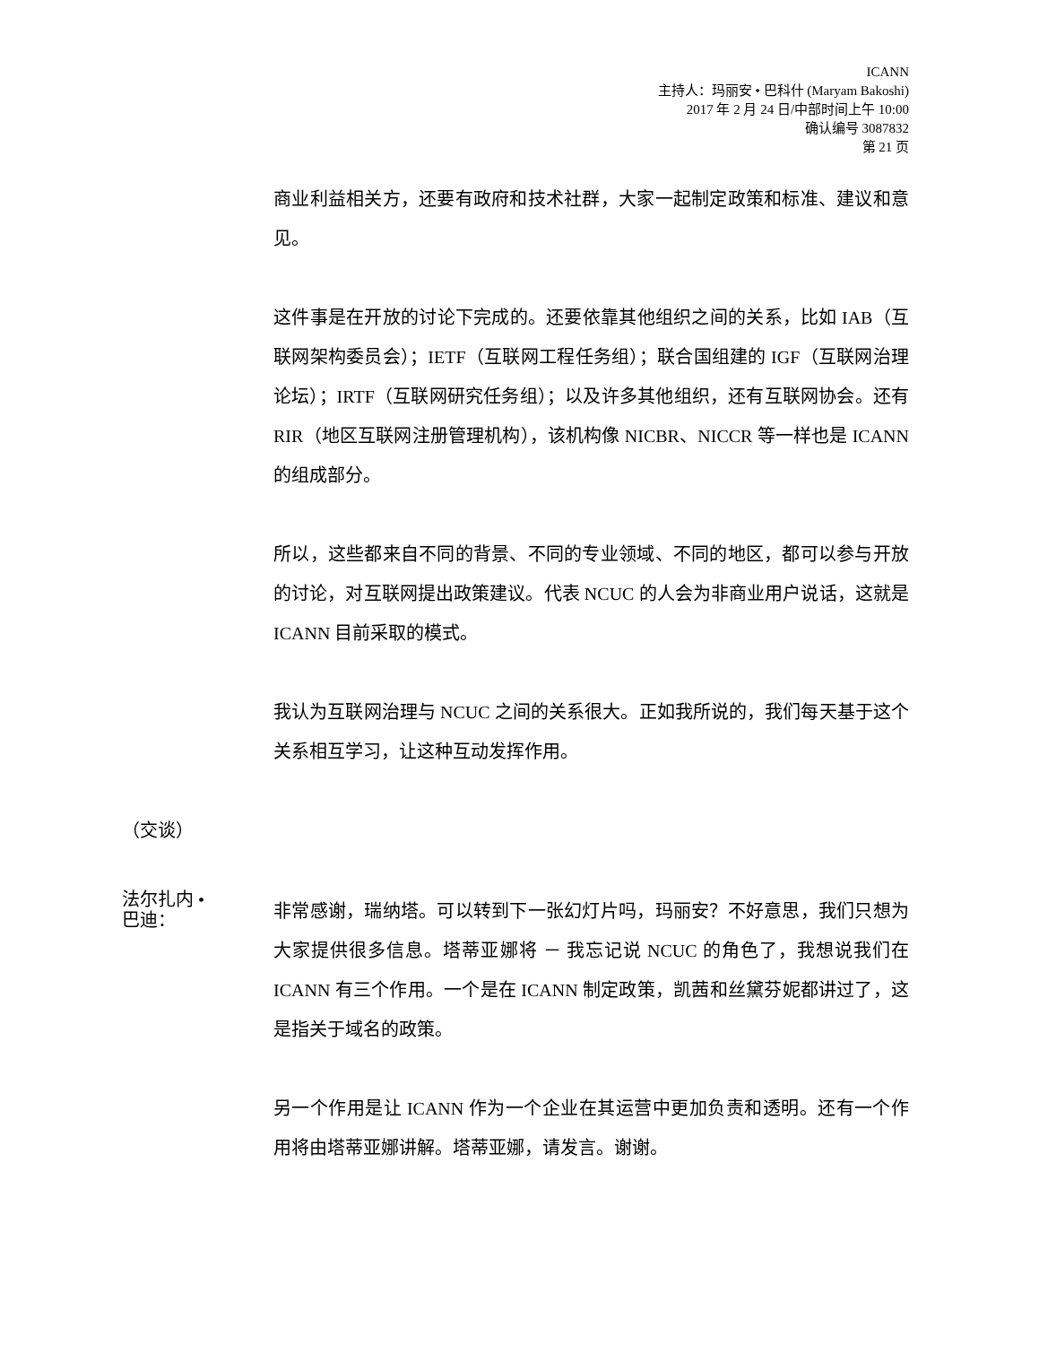ICANN
主持人：玛丽安 • 巴科什 (Maryam Bakoshi)
2017 年 2 月 24 日/中部时间上午 10:00
确认编号 3087832
第 21 页
商业利益相关方，还要有政府和技术社群，大家一起制定政策和标准、建议和意见。
这件事是在开放的讨论下完成的。还要依靠其他组织之间的关系，比如 IAB（互联网架构委员会）；IETF（互联网工程任务组）；联合国组建的 IGF（互联网治理论坛）；IRTF（互联网研究任务组）；以及许多其他组织，还有互联网协会。还有 RIR（地区互联网注册管理机构），该机构像 NICBR、NICCR 等一样也是 ICANN 的组成部分。
所以，这些都来自不同的背景、不同的专业领域、不同的地区，都可以参与开放的讨论，对互联网提出政策建议。代表 NCUC 的人会为非商业用户说话，这就是 ICANN 目前采取的模式。
我认为互联网治理与 NCUC 之间的关系很大。正如我所说的，我们每天基于这个关系相互学习，让这种互动发挥作用。
（交谈）
法尔扎内 •
巴迪：
非常感谢，瑞纳塔。可以转到下一张幻灯片吗，玛丽安？不好意思，我们只想为大家提供很多信息。塔蒂亚娜将 － 我忘记说 NCUC 的角色了，我想说我们在 ICANN 有三个作用。一个是在 ICANN 制定政策，凯茜和丝黛芬妮都讲过了，这是指关于域名的政策。
另一个作用是让 ICANN 作为一个企业在其运营中更加负责和透明。还有一个作用将由塔蒂亚娜讲解。塔蒂亚娜，请发言。谢谢。